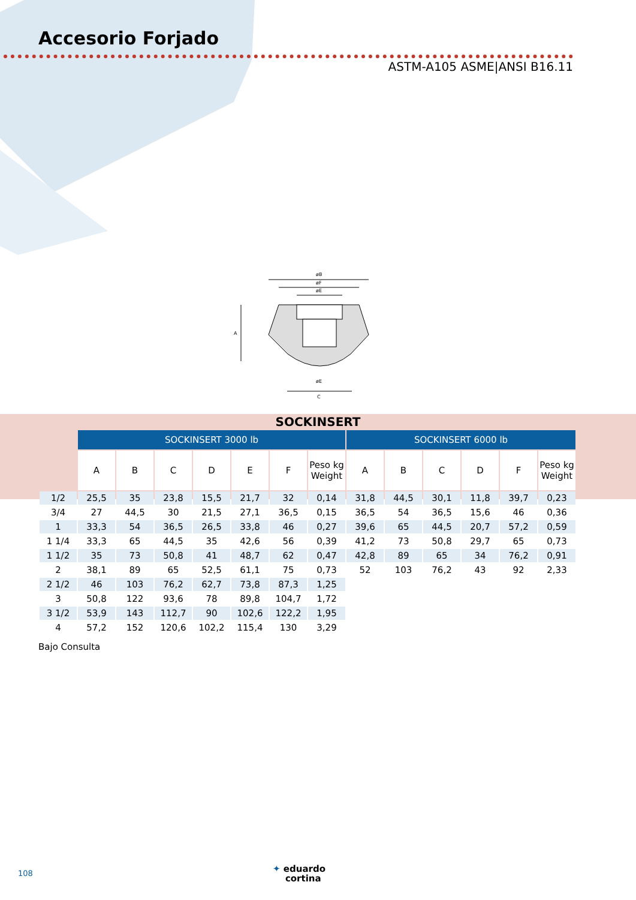Accesorio Forjado
ASTM-A105 ASME|ANSI B16.11
øB
øF
øE
A
øE
C
SOCKINSERT
| | SOCKINSERT 3000 lb | | | | | | | SOCKINSERT 6000 lb | | | | | |
| --- | --- | --- | --- | --- | --- | --- | --- | --- | --- | --- | --- | --- | --- |
| | A | B | C | D | E | F | Peso kg Weight | A | B | C | D | F | Peso kg Weight |
| 1/2 | 25,5 | 35 | 23,8 | 15,5 | 21,7 | 32 | 0,14 | 31,8 | 44,5 | 30,1 | 11,8 | 39,7 | 0,23 |
| 3/4 | 27 | 44,5 | 30 | 21,5 | 27,1 | 36,5 | 0,15 | 36,5 | 54 | 36,5 | 15,6 | 46 | 0,36 |
| 1 | 33,3 | 54 | 36,5 | 26,5 | 33,8 | 46 | 0,27 | 39,6 | 65 | 44,5 | 20,7 | 57,2 | 0,59 |
| 1 1/4 | 33,3 | 65 | 44,5 | 35 | 42,6 | 56 | 0,39 | 41,2 | 73 | 50,8 | 29,7 | 65 | 0,73 |
| 1 1/2 | 35 | 73 | 50,8 | 41 | 48,7 | 62 | 0,47 | 42,8 | 89 | 65 | 34 | 76,2 | 0,91 |
| 2 | 38,1 | 89 | 65 | 52,5 | 61,1 | 75 | 0,73 | 52 | 103 | 76,2 | 43 | 92 | 2,33 |
| 2 1/2 | 46 | 103 | 76,2 | 62,7 | 73,8 | 87,3 | 1,25 | | | | | | |
| 3 | 50,8 | 122 | 93,6 | 78 | 89,8 | 104,7 | 1,72 | | | | | | |
| 3 1/2 | 53,9 | 143 | 112,7 | 90 | 102,6 | 122,2 | 1,95 | | | | | | |
| 4 | 57,2 | 152 | 120,6 | 102,2 | 115,4 | 130 | 3,29 | | | | | | |
Bajo Consulta
108
✦ eduardo
cortina